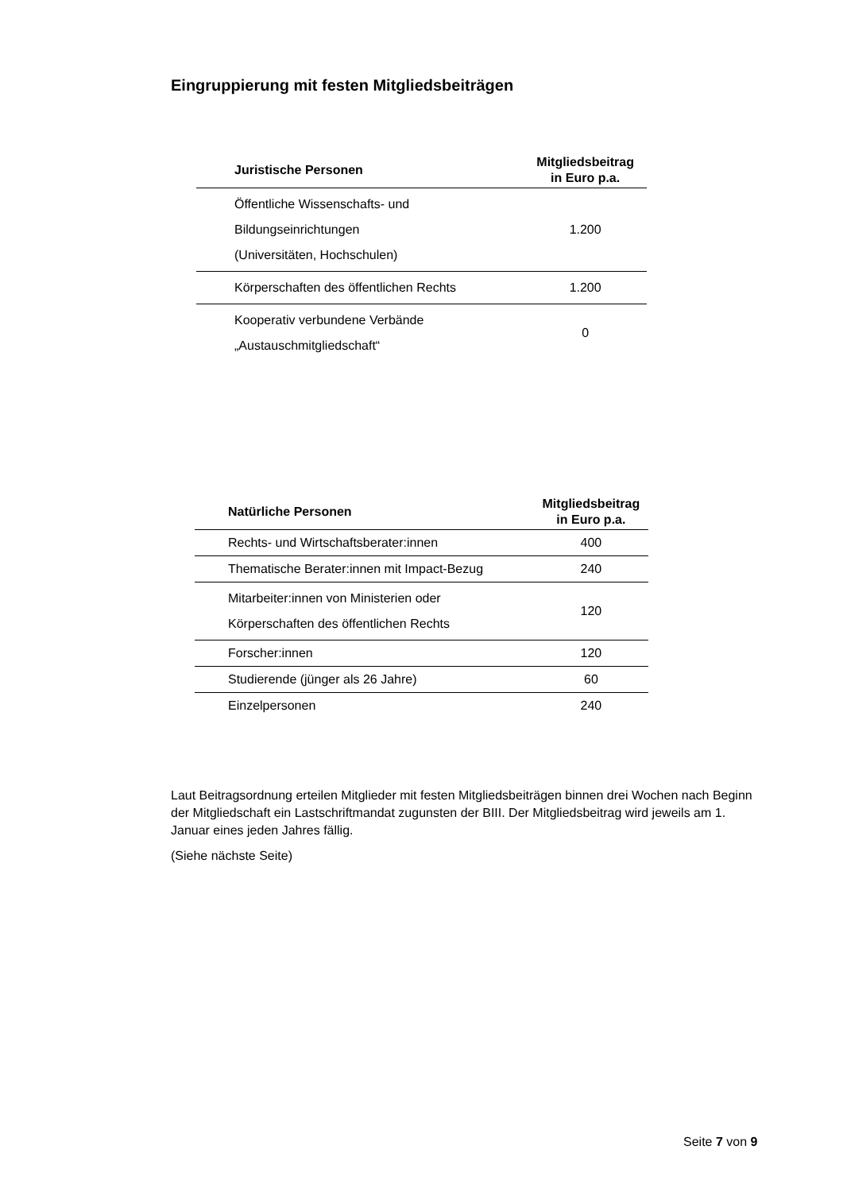Eingruppierung mit festen Mitgliedsbeiträgen
| Juristische Personen | Mitgliedsbeitrag in Euro p.a. |
| --- | --- |
| Öffentliche Wissenschafts- und Bildungseinrichtungen (Universitäten, Hochschulen) | 1.200 |
| Körperschaften des öffentlichen Rechts | 1.200 |
| Kooperativ verbundene Verbände „Austauschmitgliedschaft“ | 0 |
| Natürliche Personen | Mitgliedsbeitrag in Euro p.a. |
| --- | --- |
| Rechts- und Wirtschaftsberater:innen | 400 |
| Thematische Berater:innen mit Impact-Bezug | 240 |
| Mitarbeiter:innen von Ministerien oder Körperschaften des öffentlichen Rechts | 120 |
| Forscher:innen | 120 |
| Studierende (jünger als 26 Jahre) | 60 |
| Einzelpersonen | 240 |
Laut Beitragsordnung erteilen Mitglieder mit festen Mitgliedsbeiträgen binnen drei Wochen nach Beginn der Mitgliedschaft ein Lastschriftmandat zugunsten der BIII. Der Mitgliedsbeitrag wird jeweils am 1. Januar eines jeden Jahres fällig.
(Siehe nächste Seite)
Seite 7 von 9